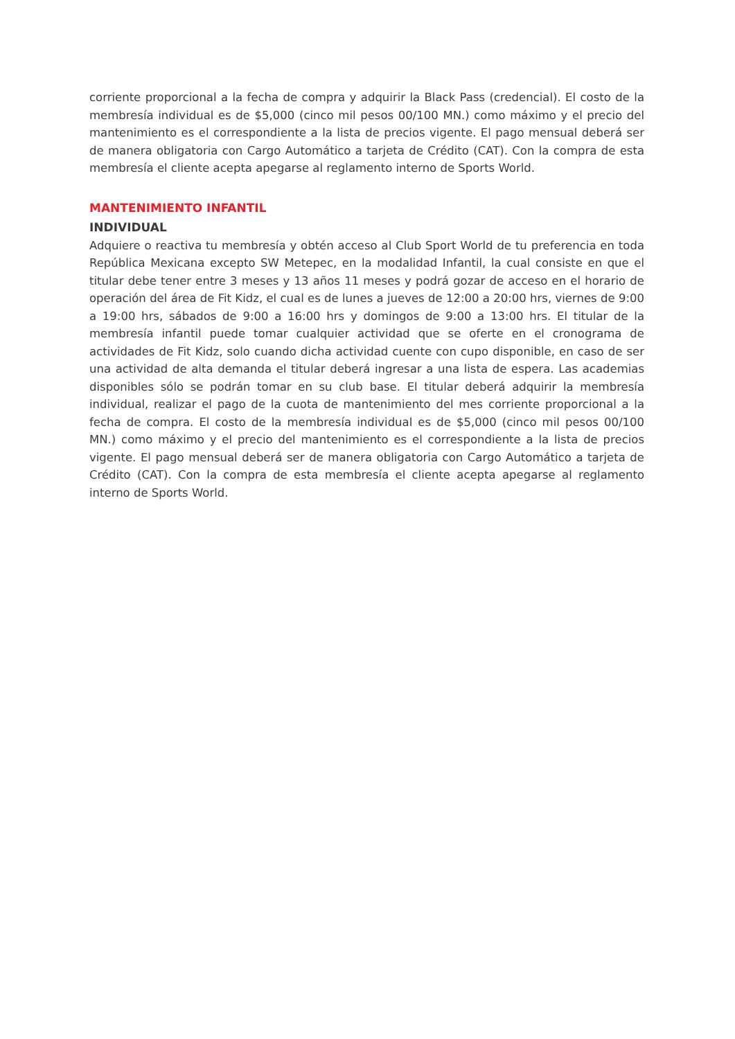corriente proporcional a la fecha de compra y adquirir la Black Pass (credencial). El costo de la membresía individual es de $5,000 (cinco mil pesos 00/100 MN.) como máximo y el precio del mantenimiento es el correspondiente a la lista de precios vigente. El pago mensual deberá ser de manera obligatoria con Cargo Automático a tarjeta de Crédito (CAT). Con la compra de esta membresía el cliente acepta apegarse al reglamento interno de Sports World.
MANTENIMIENTO INFANTIL
INDIVIDUAL
Adquiere o reactiva tu membresía y obtén acceso al Club Sport World de tu preferencia en toda República Mexicana excepto SW Metepec, en la modalidad Infantil, la cual consiste en que el titular debe tener entre 3 meses y 13 años 11 meses y podrá gozar de acceso en el horario de operación del área de Fit Kidz, el cual es de lunes a jueves de 12:00 a 20:00 hrs, viernes de 9:00 a 19:00 hrs, sábados de 9:00 a 16:00 hrs y domingos de 9:00 a 13:00 hrs. El titular de la membresía infantil puede tomar cualquier actividad que se oferte en el cronograma de actividades de Fit Kidz, solo cuando dicha actividad cuente con cupo disponible, en caso de ser una actividad de alta demanda el titular deberá ingresar a una lista de espera. Las academias disponibles sólo se podrán tomar en su club base. El titular deberá adquirir la membresía individual, realizar el pago de la cuota de mantenimiento del mes corriente proporcional a la fecha de compra. El costo de la membresía individual es de $5,000 (cinco mil pesos 00/100 MN.) como máximo y el precio del mantenimiento es el correspondiente a la lista de precios vigente. El pago mensual deberá ser de manera obligatoria con Cargo Automático a tarjeta de Crédito (CAT). Con la compra de esta membresía el cliente acepta apegarse al reglamento interno de Sports World.